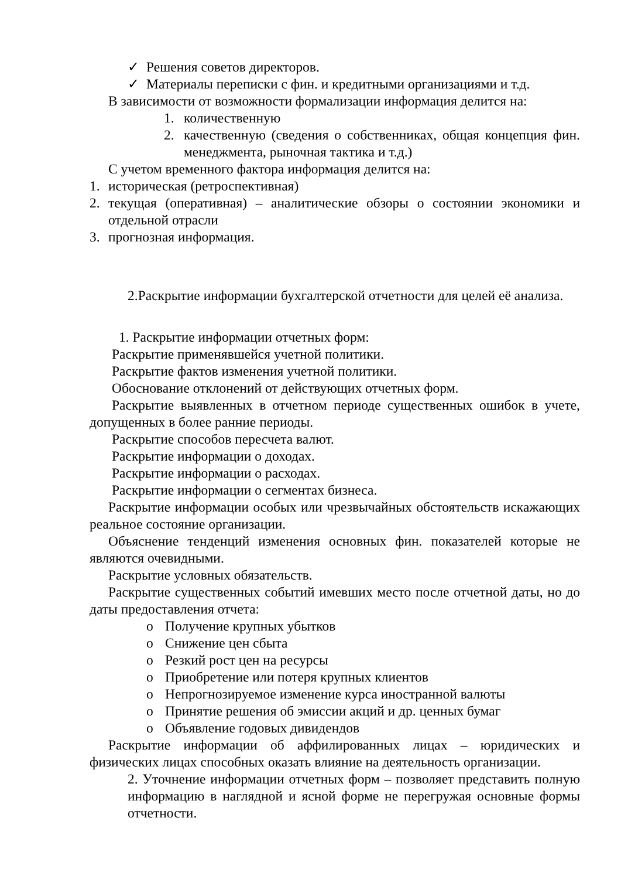✓ Решения советов директоров.
✓ Материалы переписки с фин. и кредитными организациями и т.д.
В зависимости от возможности формализации информация делится на:
1. количественную
2. качественную (сведения о собственниках, общая концепция фин. менеджмента, рыночная тактика и т.д.)
С учетом временного фактора информация делится на:
1. историческая (ретроспективная)
2. текущая (оперативная) – аналитические обзоры о состоянии экономики и отдельной отрасли
3. прогнозная информация.
2.Раскрытие информации бухгалтерской отчетности для целей её анализа.
1. Раскрытие информации отчетных форм:
Раскрытие применявшейся учетной политики.
Раскрытие фактов изменения учетной политики.
Обоснование отклонений от действующих отчетных форм.
Раскрытие выявленных в отчетном периоде существенных ошибок в учете, допущенных в более ранние периоды.
Раскрытие способов пересчета валют.
Раскрытие информации о доходах.
Раскрытие информации о расходах.
Раскрытие информации о сегментах бизнеса.
Раскрытие информации особых или чрезвычайных обстоятельств искажающих реальное состояние организации.
Объяснение тенденций изменения основных фин. показателей которые не являются очевидными.
Раскрытие условных обязательств.
Раскрытие существенных событий имевших место после отчетной даты, но до даты предоставления отчета:
o Получение крупных убытков
o Снижение цен сбыта
o Резкий рост цен на ресурсы
o Приобретение или потеря крупных клиентов
o Непрогнозируемое изменение курса иностранной валюты
o Принятие решения об эмиссии акций и др. ценных бумаг
o Объявление годовых дивидендов
Раскрытие информации об аффилированных лицах – юридических и физических лицах способных оказать влияние на деятельность организации.
2. Уточнение информации отчетных форм – позволяет представить полную информацию в наглядной и ясной форме не перегружая основные формы отчетности.